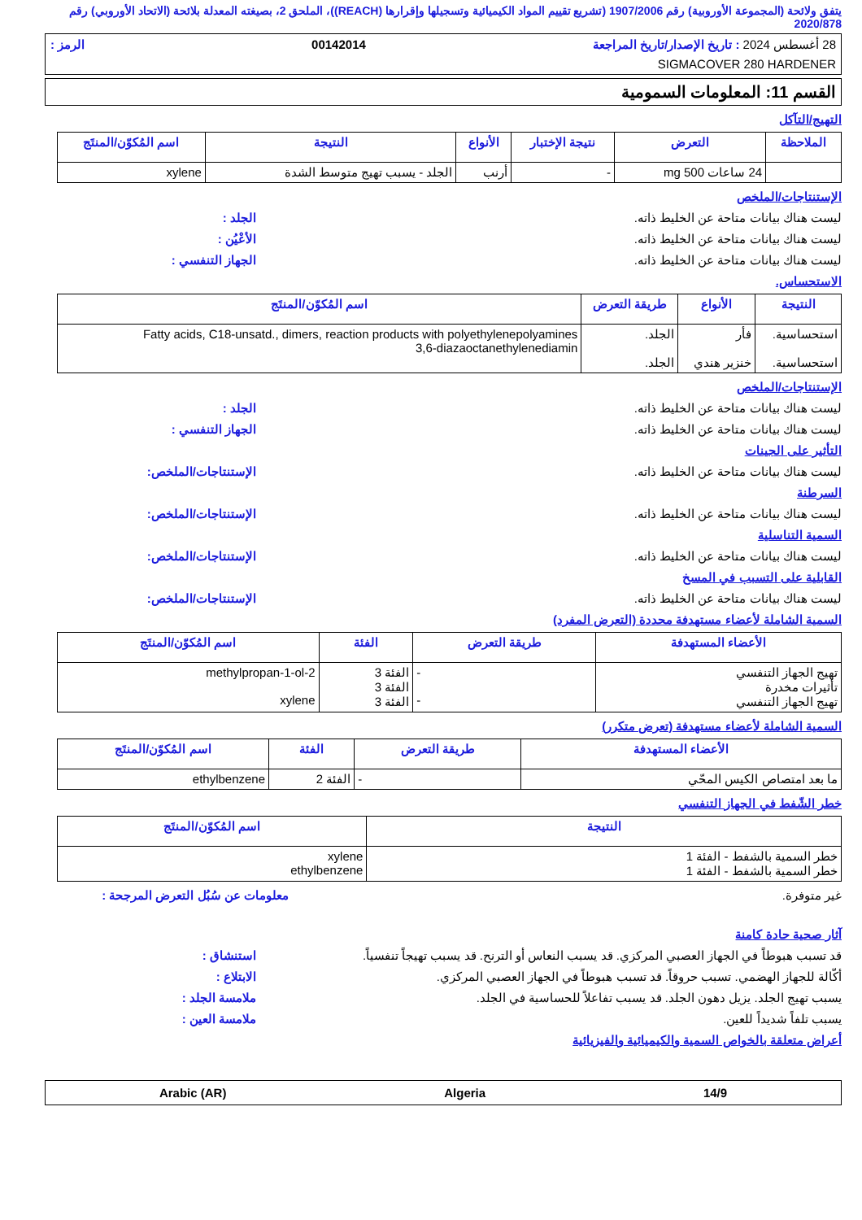يتفق ولائحة (المجموعة الأوروبية) رقم 1907/2006 (تشريع تقييم المواد الكيميائية وتسجيلها وإقرارها (REACH))، الملحق 2، بصيغته المعدلة بلائحة (الاتحاد الأوروبي) رقم 2020/878
28 أغسطس 2024 : تاريخ الإصدار/تاريخ المراجعة 00142014 الرمز :
SIGMACOVER 280 HARDENER
القسم 11: المعلومات السمومية
التهيج/التآكل
| الملاحظة | التعرض | نتيجة الإختبار | الأنواع | النتيجة | اسم المُكوّن/المنتَج |
| --- | --- | --- | --- | --- | --- |
| | 24 ساعات 500 mg | - | أرنب | الجلد - يسبب تهيج متوسط الشدة | xylene |
الإستنتاجات/الملخص
ليست هناك بيانات متاحة عن الخليط ذاته. الجلد :
ليست هناك بيانات متاحة عن الخليط ذاته. الأعْيُن :
ليست هناك بيانات متاحة عن الخليط ذاته. الجهاز التنفسي :
الاستحساس.
| النتيجة | الأنواع | طريقة التعرض | اسم المُكوّن/المنتَج |
| --- | --- | --- | --- |
| استحساسية. استحساسية. | فأر خنزير هندي | الجلد. الجلد. | Fatty acids, C18-unsatd., dimers, reaction products with polyethylenepolyamines 3,6-diazaoctanethylenediamin |
الإستنتاجات/الملخص
ليست هناك بيانات متاحة عن الخليط ذاته. الجلد :
ليست هناك بيانات متاحة عن الخليط ذاته. الجهاز التنفسي :
التأثير على الجينات
ليست هناك بيانات متاحة عن الخليط ذاته. الإستنتاجات/الملخص:
السرطنة
ليست هناك بيانات متاحة عن الخليط ذاته. الإستنتاجات/الملخص:
السمية التناسلية
ليست هناك بيانات متاحة عن الخليط ذاته. الإستنتاجات/الملخص:
القابلية على التسبب في المسخ
ليست هناك بيانات متاحة عن الخليط ذاته. الإستنتاجات/الملخص:
السمية الشاملة لأعضاء مستهدفة محددة (التعرض المفرد)
| الأعضاء المستهدفة | طريقة التعرض | الفئة | اسم المُكوّن/المنتَج |
| --- | --- | --- | --- |
| تهيج الجهاز التنفسي تأثيرات مخدرة تهيج الجهاز التنفسي | - - | الفئة 3 الفئة 3 الفئة 3 | 2-methylpropan-1-ol xylene |
السمية الشاملة لأعضاء مستهدفة (تعرض متكرر)
| الأعضاء المستهدفة | طريقة التعرض | الفئة | اسم المُكوّن/المنتَج |
| --- | --- | --- | --- |
| ما بعد امتصاص الكيس المحّي | - | الفئة 2 | ethylbenzene |
خطر الشّفط في الجهاز التنفسي
| النتيجة | اسم المُكوّن/المنتَج |
| --- | --- |
| خطر السمية بالشفط - الفئة 1 خطر السمية بالشفط - الفئة 1 | xylene ethylbenzene |
غير متوفرة. معلومات عن سُبُل التعرض المرجحة :
آثار صحية حادة كامنة
قد تسبب هبوطاً في الجهاز العصبي المركزي. قد يسبب النعاس أو الترنح. قد يسبب تهيجاً تنفسياً. استنشاق :
أكّالة للجهاز الهضمي. تسبب حروقاً. قد تسبب هبوطاً في الجهاز العصبي المركزي. الابتلاع :
يسبب تهيج الجلد. يزيل دهون الجلد. قد يسبب تفاعلاً للحساسية في الجلد. ملامسة الجلد :
يسبب تلفاً شديداً للعين. ملامسة العين :
أعراض متعلقة بالخواص السمية والكيميائية والفيزيائية
14/9 Algeria Arabic (AR)